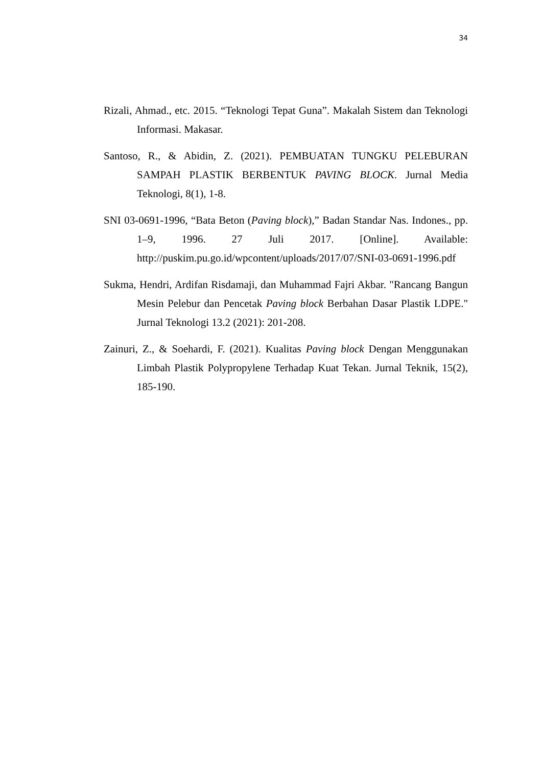34
Rizali, Ahmad., etc. 2015. “Teknologi Tepat Guna”. Makalah Sistem dan Teknologi Informasi. Makasar.
Santoso, R., & Abidin, Z. (2021). PEMBUATAN TUNGKU PELEBURAN SAMPAH PLASTIK BERBENTUK PAVING BLOCK. Jurnal Media Teknologi, 8(1), 1-8.
SNI 03-0691-1996, “Bata Beton (Paving block),” Badan Standar Nas. Indones., pp. 1–9, 1996. 27 Juli 2017. [Online]. Available: http://puskim.pu.go.id/wpcontent/uploads/2017/07/SNI-03-0691-1996.pdf
Sukma, Hendri, Ardifan Risdamaji, dan Muhammad Fajri Akbar. "Rancang Bangun Mesin Pelebur dan Pencetak Paving block Berbahan Dasar Plastik LDPE." Jurnal Teknologi 13.2 (2021): 201-208.
Zainuri, Z., & Soehardi, F. (2021). Kualitas Paving block Dengan Menggunakan Limbah Plastik Polypropylene Terhadap Kuat Tekan. Jurnal Teknik, 15(2), 185-190.